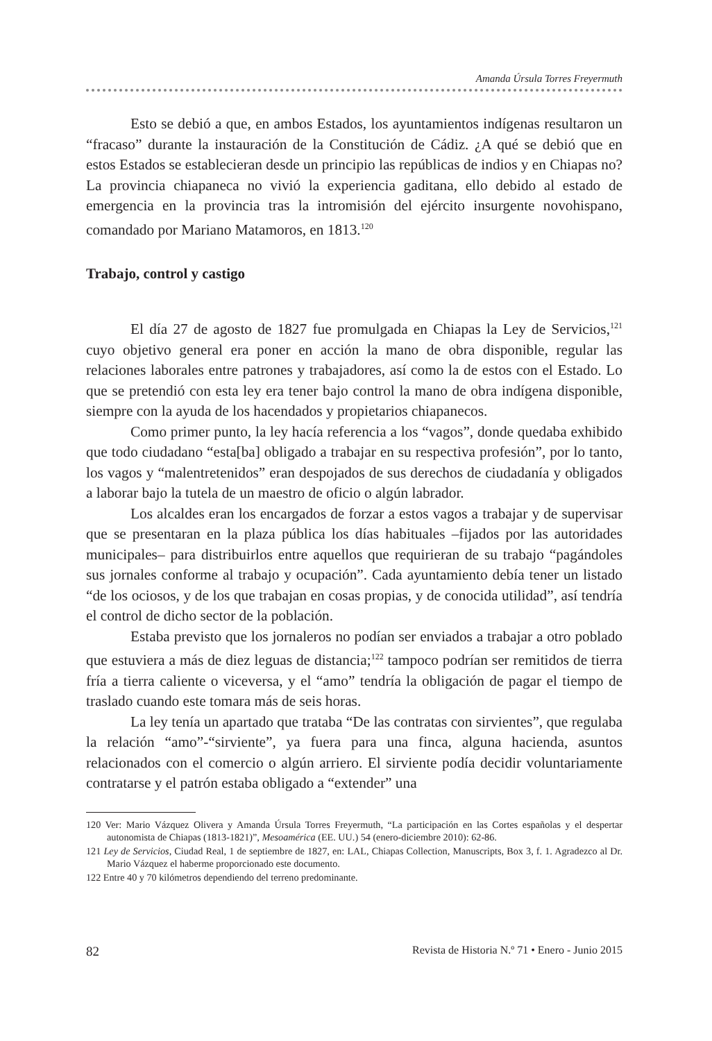Amanda Úrsula Torres Freyermuth
Esto se debió a que, en ambos Estados, los ayuntamientos indígenas resultaron un “fracaso” durante la instauración de la Constitución de Cádiz. ¿A qué se debió que en estos Estados se establecieran desde un principio las repúblicas de indios y en Chiapas no? La provincia chiapaneca no vivió la experiencia gaditana, ello debido al estado de emergencia en la provincia tras la intromisión del ejército insurgente novohispano, comandado por Mariano Matamoros, en 1813.<sup>120</sup>
Trabajo, control y castigo
El día 27 de agosto de 1827 fue promulgada en Chiapas la Ley de Servicios,<sup>121</sup> cuyo objetivo general era poner en acción la mano de obra disponible, regular las relaciones laborales entre patrones y trabajadores, así como la de estos con el Estado. Lo que se pretendió con esta ley era tener bajo control la mano de obra indígena disponible, siempre con la ayuda de los hacendados y propietarios chiapanecos.
Como primer punto, la ley hacía referencia a los “vagos”, donde quedaba exhibido que todo ciudadano “esta[ba] obligado a trabajar en su respectiva profesión”, por lo tanto, los vagos y “malentretenidos” eran despojados de sus derechos de ciudadanía y obligados a laborar bajo la tutela de un maestro de oficio o algún labrador.
Los alcaldes eran los encargados de forzar a estos vagos a trabajar y de supervisar que se presentaran en la plaza pública los días habituales –fijados por las autoridades municipales– para distribuirlos entre aquellos que requirieran de su trabajo “pagándoles sus jornales conforme al trabajo y ocupación”. Cada ayuntamiento debía tener un listado “de los ociosos, y de los que trabajan en cosas propias, y de conocida utilidad”, así tendría el control de dicho sector de la población.
Estaba previsto que los jornaleros no podían ser enviados a trabajar a otro poblado que estuviera a más de diez leguas de distancia;<sup>122</sup> tampoco podrían ser remitidos de tierra fría a tierra caliente o viceversa, y el “amo” tendría la obligación de pagar el tiempo de traslado cuando este tomara más de seis horas.
La ley tenía un apartado que trataba “De las contratas con sirvientes”, que regulaba la relación “amo”-“sirviente”, ya fuera para una finca, alguna hacienda, asuntos relacionados con el comercio o algún arriero. El sirviente podía decidir voluntariamente contratarse y el patrón estaba obligado a “extender” una
120 Ver: Mario Vázquez Olivera y Amanda Úrsula Torres Freyermuth, “La participación en las Cortes españolas y el despertar autonomista de Chiapas (1813-1821)”, Mesoamérica (EE. UU.) 54 (enero-diciembre 2010): 62-86.
121 Ley de Servicios, Ciudad Real, 1 de septiembre de 1827, en: LAL, Chiapas Collection, Manuscripts, Box 3, f. 1. Agradezco al Dr. Mario Vázquez el haberme proporcionado este documento.
122 Entre 40 y 70 kilómetros dependiendo del terreno predominante.
82 Revista de Historia N.º 71 • Enero - Junio 2015